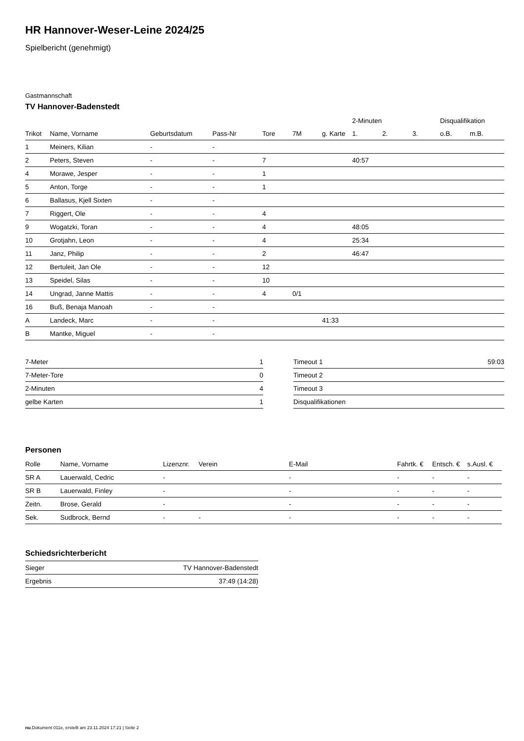HR Hannover-Weser-Leine 2024/25
Spielbericht (genehmigt)
Gastmannschaft
TV Hannover-Badenstedt
| | | | | | | | 2-Minuten | | | Disqualifikation | |
| --- | --- | --- | --- | --- | --- | --- | --- | --- | --- | --- | --- |
| Trikot | Name, Vorname | Geburtsdatum | Pass-Nr | Tore | 7M | g. Karte | 1. | 2. | 3. | o.B. | m.B. |
| 1 | Meiners, Kilian | - | - | | | | | | | | |
| 2 | Peters, Steven | - | - | 7 | | | 40:57 | | | | |
| 4 | Morawe, Jesper | - | - | 1 | | | | | | | |
| 5 | Anton, Torge | - | - | 1 | | | | | | | |
| 6 | Ballasus, Kjell Sixten | - | - | | | | | | | | |
| 7 | Riggert, Ole | - | - | 4 | | | | | | | |
| 9 | Wogatzki, Toran | - | - | 4 | | | 48:05 | | | | |
| 10 | Grotjahn, Leon | - | - | 4 | | | 25:34 | | | | |
| 11 | Janz, Philip | - | - | 2 | | | 46:47 | | | | |
| 12 | Bertuleit, Jan Ole | - | - | 12 | | | | | | | |
| 13 | Speidel, Silas | - | - | 10 | | | | | | | |
| 14 | Ungrad, Janne Mattis | - | - | 4 | 0/1 | | | | | | |
| 16 | Buß, Benaja Manoah | - | - | | | | | | | | |
| A | Landeck, Marc | - | - | | | 41:33 | | | | | |
| B | Mantke, Miguel | - | - | | | | | | | | |
| 7-Meter | 1 |
| 7-Meter-Tore | 0 |
| 2-Minuten | 4 |
| gelbe Karten | 1 |
| Timeout 1 | 59:03 |
| Timeout 2 | |
| Timeout 3 | |
| Disqualifikationen | |
Personen
| Rolle | Name, Vorname | Lizenznr. | Verein | E-Mail | Fahrtk. € | Entsch. € | s.Ausl. € |
| --- | --- | --- | --- | --- | --- | --- | --- |
| SR A | Lauerwald, Cedric | - | | - | - | - | - |
| SR B | Lauerwald, Finley | - | | - | - | - | - |
| Zeitn. | Brose, Gerald | - | | - | - | - | - |
| Sek. | Sudbrock, Bernd | - | - | - | - | - | - |
Schiedsrichterbericht
| Sieger | TV Hannover-Badenstedt |
| Ergebnis | 37:49 (14:28) |
nu.Dokument 011e, erstellt am 23.11.2024 17:21 | Seite 2